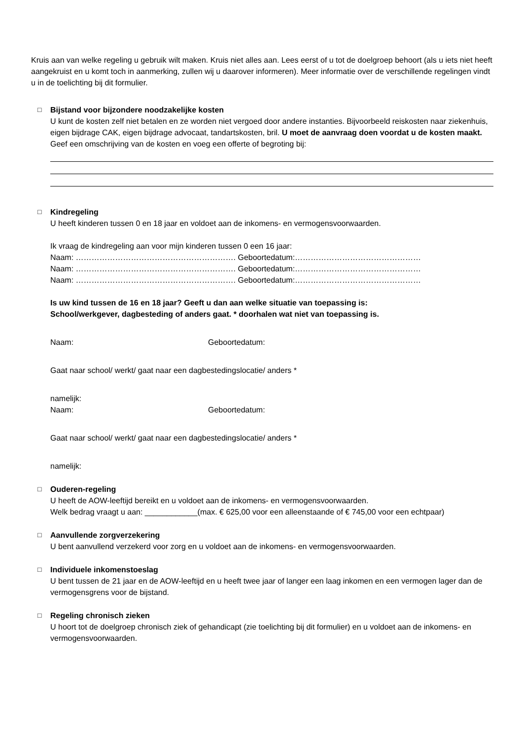Kruis aan van welke regeling u gebruik wilt maken. Kruis niet alles aan. Lees eerst of u tot de doelgroep behoort (als u iets niet heeft aangekruist en u komt toch in aanmerking, zullen wij u daarover informeren). Meer informatie over de verschillende regelingen vindt u in de toelichting bij dit formulier.
□ Bijstand voor bijzondere noodzakelijke kosten
U kunt de kosten zelf niet betalen en ze worden niet vergoed door andere instanties. Bijvoorbeeld reiskosten naar ziekenhuis, eigen bijdrage CAK, eigen bijdrage advocaat, tandartskosten, bril. U moet de aanvraag doen voordat u de kosten maakt. Geef een omschrijving van de kosten en voeg een offerte of begroting bij:
□ Kindregeling
U heeft kinderen tussen 0 en 18 jaar en voldoet aan de inkomens- en vermogensvoorwaarden.
Ik vraag de kindregeling aan voor mijn kinderen tussen 0 een 16 jaar:
Naam: ……………………………………………………. Geboortedatum:…………………………………………
Naam: ……………………………………………………. Geboortedatum:…………………………………………
Naam: ……………………………………………………. Geboortedatum:…………………………………………
Is uw kind tussen de 16 en 18 jaar? Geeft u dan aan welke situatie van toepassing is:
School/werkgever, dagbesteding of anders gaat. * doorhalen wat niet van toepassing is.
Naam: Geboortedatum:
Gaat naar school/ werkt/ gaat naar een dagbestedingslocatie/ anders *
namelijk:
Naam: Geboortedatum:
Gaat naar school/ werkt/ gaat naar een dagbestedingslocatie/ anders *
namelijk:
□ Ouderen-regeling
U heeft de AOW-leeftijd bereikt en u voldoet aan de inkomens- en vermogensvoorwaarden.
Welk bedrag vraagt u aan: ____________(max. € 625,00 voor een alleenstaande of € 745,00 voor een echtpaar)
□ Aanvullende zorgverzekering
U bent aanvullend verzekerd voor zorg en u voldoet aan de inkomens- en vermogensvoorwaarden.
□ Individuele inkomenstoeslag
U bent tussen de 21 jaar en de AOW-leeftijd en u heeft twee jaar of langer een laag inkomen en een vermogen lager dan de vermogensgrens voor de bijstand.
□ Regeling chronisch zieken
U hoort tot de doelgroep chronisch ziek of gehandicapt (zie toelichting bij dit formulier) en u voldoet aan de inkomens- en vermogensvoorwaarden.